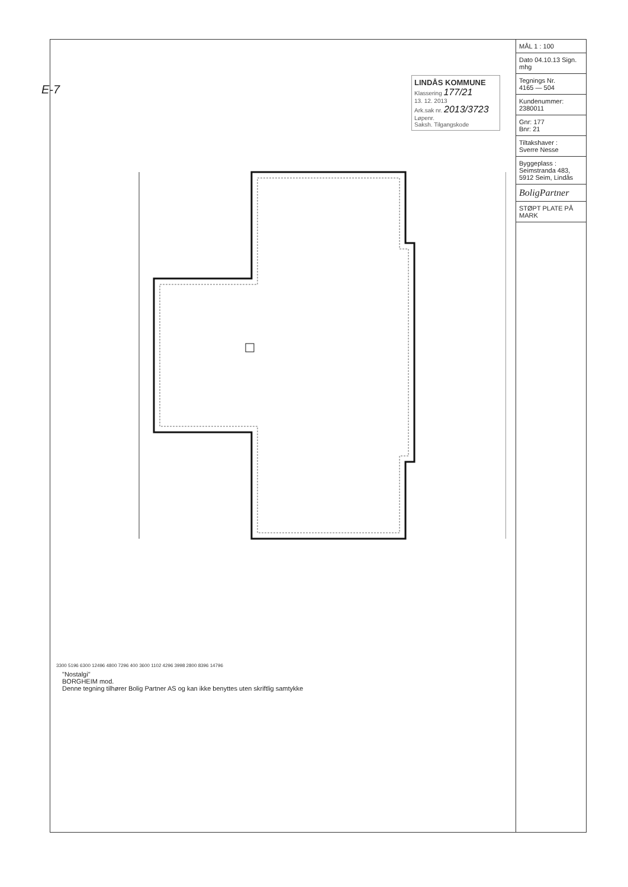E-7
LINDÅS KOMMUNE
Klassering 177/21
13. 12. 2013
Ark.sak nr. 2013/3723 Løpenr.
Saksh. Tilgangskode
3300 5196 6300 12496 4800 7296 400 3600 1102 4296 3998 2800 8396 14796
"Nostalgi"
BORGHEIM mod.
Denne tegning tilhører Bolig Partner AS og kan ikke benyttes uten skriftlig samtykke
MÅL 1 : 100
Dato 04.10.13 Sign. mhg
Tegnings Nr.
4165 — 504
Kundenummer:
2380011
Gnr: 177
Bnr: 21
Tiltakshaver :
Sverre Nesse
Byggeplass :
Seimstranda 483, 5912 Seim, Lindås
BoligPartner
STØPT PLATE PÅ MARK